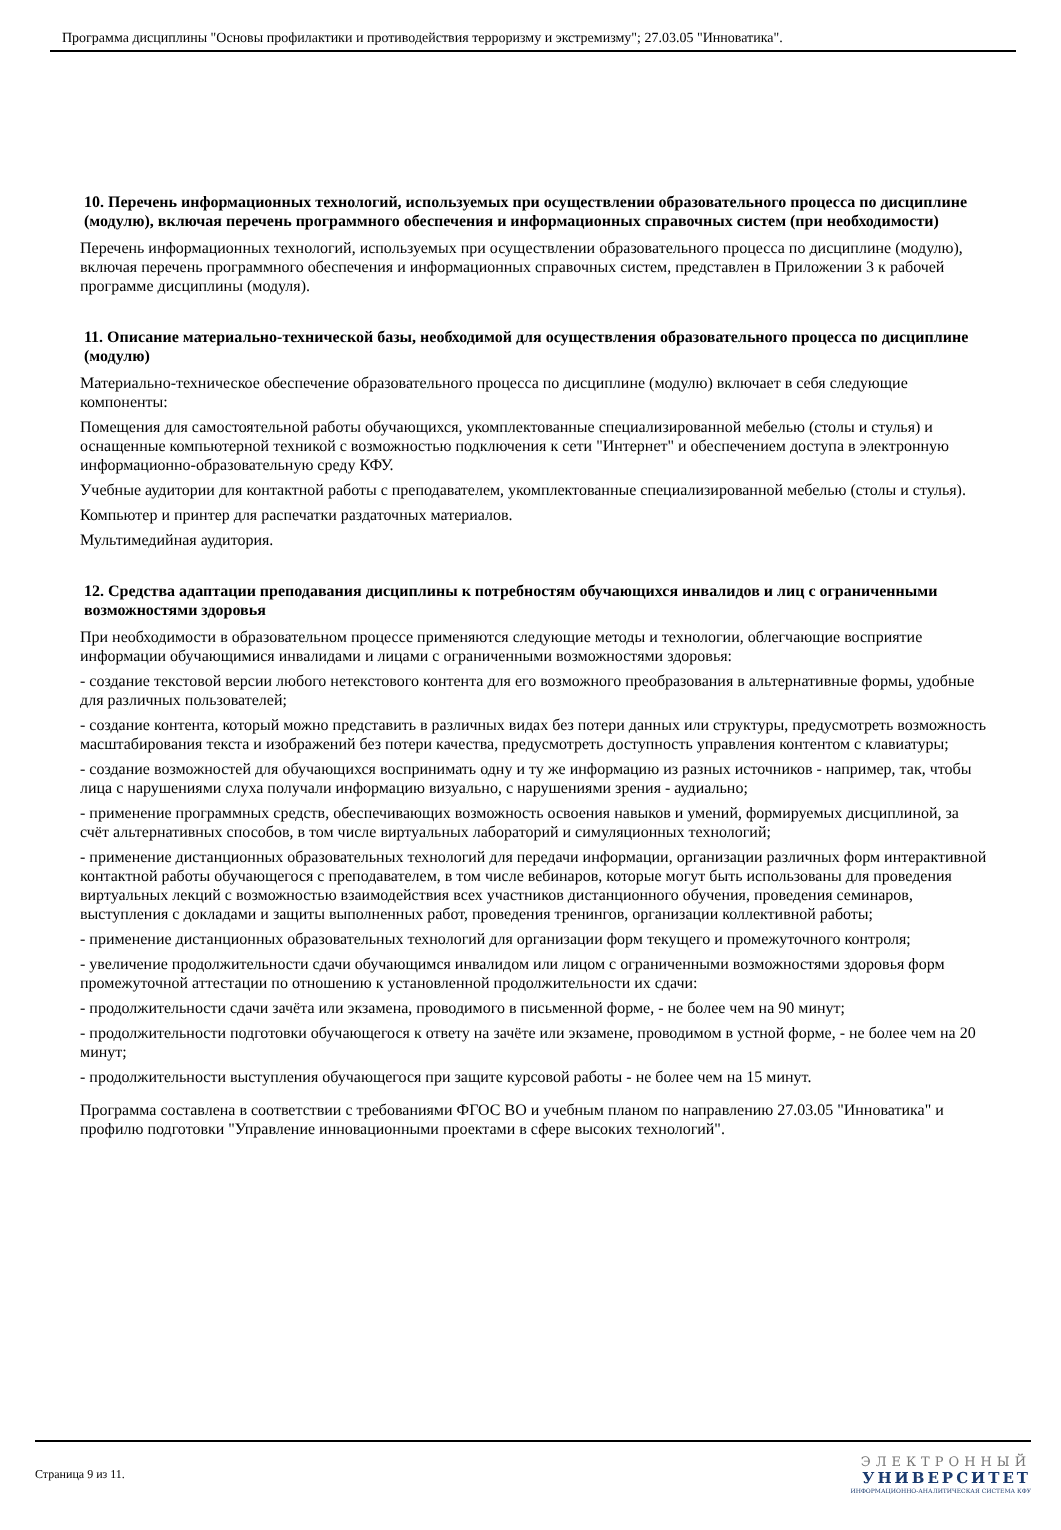Программа дисциплины "Основы профилактики и противодействия терроризму и экстремизму"; 27.03.05 "Инноватика".
10. Перечень информационных технологий, используемых при осуществлении образовательного процесса по дисциплине (модулю), включая перечень программного обеспечения и информационных справочных систем (при необходимости)
Перечень информационных технологий, используемых при осуществлении образовательного процесса по дисциплине (модулю), включая перечень программного обеспечения и информационных справочных систем, представлен в Приложении 3 к рабочей программе дисциплины (модуля).
11. Описание материально-технической базы, необходимой для осуществления образовательного процесса по дисциплине (модулю)
Материально-техническое обеспечение образовательного процесса по дисциплине (модулю) включает в себя следующие компоненты:
Помещения для самостоятельной работы обучающихся, укомплектованные специализированной мебелью (столы и стулья) и оснащенные компьютерной техникой с возможностью подключения к сети "Интернет" и обеспечением доступа в электронную информационно-образовательную среду КФУ.
Учебные аудитории для контактной работы с преподавателем, укомплектованные специализированной мебелью (столы и стулья).
Компьютер и принтер для распечатки раздаточных материалов.
Мультимедийная аудитория.
12. Средства адаптации преподавания дисциплины к потребностям обучающихся инвалидов и лиц с ограниченными возможностями здоровья
При необходимости в образовательном процессе применяются следующие методы и технологии, облегчающие восприятие информации обучающимися инвалидами и лицами с ограниченными возможностями здоровья:
- создание текстовой версии любого нетекстового контента для его возможного преобразования в альтернативные формы, удобные для различных пользователей;
- создание контента, который можно представить в различных видах без потери данных или структуры, предусмотреть возможность масштабирования текста и изображений без потери качества, предусмотреть доступность управления контентом с клавиатуры;
- создание возможностей для обучающихся воспринимать одну и ту же информацию из разных источников - например, так, чтобы лица с нарушениями слуха получали информацию визуально, с нарушениями зрения - аудиально;
- применение программных средств, обеспечивающих возможность освоения навыков и умений, формируемых дисциплиной, за счёт альтернативных способов, в том числе виртуальных лабораторий и симуляционных технологий;
- применение дистанционных образовательных технологий для передачи информации, организации различных форм интерактивной контактной работы обучающегося с преподавателем, в том числе вебинаров, которые могут быть использованы для проведения виртуальных лекций с возможностью взаимодействия всех участников дистанционного обучения, проведения семинаров, выступления с докладами и защиты выполненных работ, проведения тренингов, организации коллективной работы;
- применение дистанционных образовательных технологий для организации форм текущего и промежуточного контроля;
- увеличение продолжительности сдачи обучающимся инвалидом или лицом с ограниченными возможностями здоровья форм промежуточной аттестации по отношению к установленной продолжительности их сдачи:
- продолжительности сдачи зачёта или экзамена, проводимого в письменной форме, - не более чем на 90 минут;
- продолжительности подготовки обучающегося к ответу на зачёте или экзамене, проводимом в устной форме, - не более чем на 20 минут;
- продолжительности выступления обучающегося при защите курсовой работы - не более чем на 15 минут.
Программа составлена в соответствии с требованиями ФГОС ВО и учебным планом по направлению 27.03.05 "Инноватика" и профилю подготовки "Управление инновационными проектами в сфере высоких технологий".
Страница 9 из 11.
ЭЛЕКТРОННЫЙ
УНИВЕРСИТЕТ
ИНФОРМАЦИОННО-АНАЛИТИЧЕСКАЯ СИСТЕМА КФУ